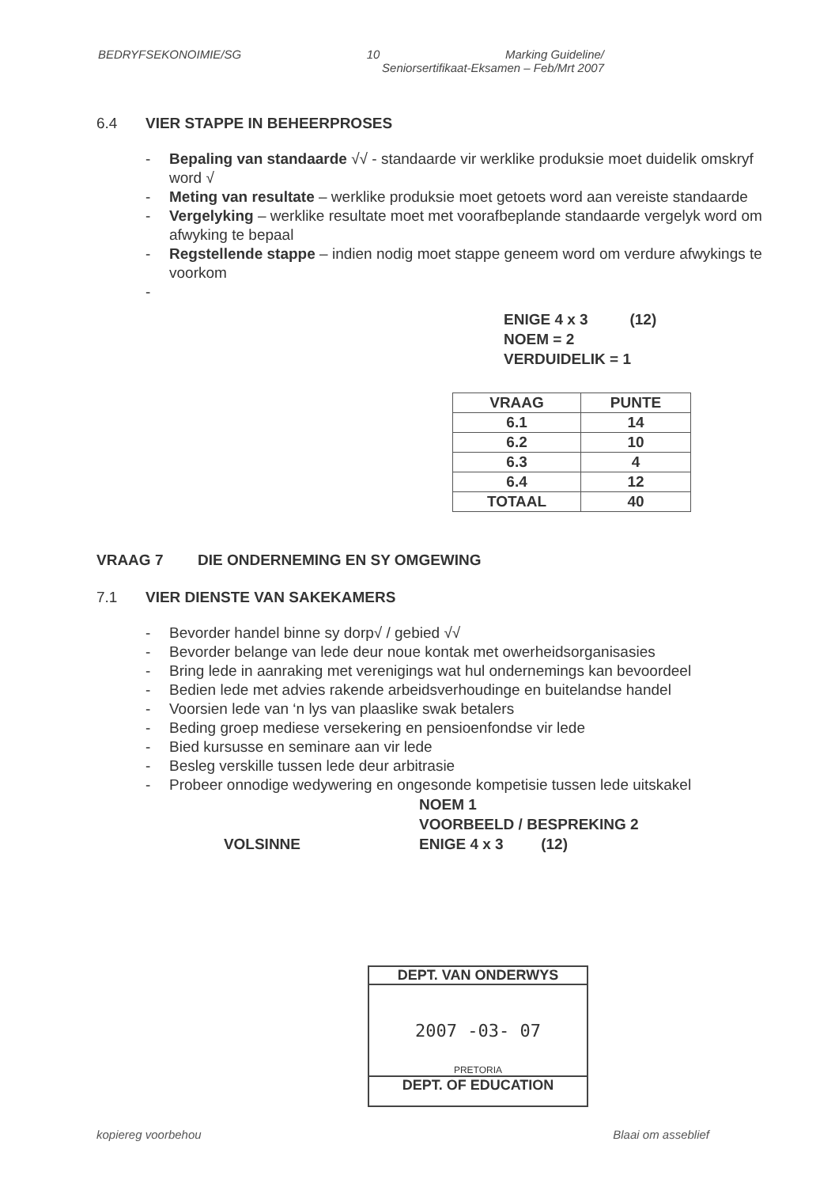BEDRYFSEKONOIMIE/SG 10 Marking Guideline/
Seniorsertifikaat-Eksamen – Feb/Mrt 2007
6.4 VIER STAPPE IN BEHEERPROSES
- Bepaling van standaarde √√ - standaarde vir werklike produksie moet duidelik omskryf word √
- Meting van resultate – werklike produksie moet getoets word aan vereiste standaarde
- Vergelyking – werklike resultate moet met voorafbeplande standaarde vergelyk word om afwyking te bepaal
- Regstellende stappe – indien nodig moet stappe geneem word om verdure afwykings te voorkom
-
ENIGE 4 x 3 (12)
NOEM = 2
VERDUIDELIK = 1
| VRAAG | PUNTE |
| --- | --- |
| 6.1 | 14 |
| 6.2 | 10 |
| 6.3 | 4 |
| 6.4 | 12 |
| TOTAAL | 40 |
VRAAG 7 DIE ONDERNEMING EN SY OMGEWING
7.1 VIER DIENSTE VAN SAKEKAMERS
- Bevorder handel binne sy dorp√ / gebied √√
- Bevorder belange van lede deur noue kontak met owerheidsorganisasies
- Bring lede in aanraking met verenigings wat hul ondernemings kan bevoordeel
- Bedien lede met advies rakende arbeidsverhoudinge en buitelandse handel
- Voorsien lede van ‘n lys van plaaslike swak betalers
- Beding groep mediese versekering en pensioenfondse vir lede
- Bied kursusse en seminare aan vir lede
- Besleg verskille tussen lede deur arbitrasie
- Probeer onnodige wedywering en ongesonde kompetisie tussen lede uitskakel
VOLSINNE
NOEM 1
VOORBEELD / BESPREKING 2
ENIGE 4 x 3 (12)
DEPT. VAN ONDERWYS
2007 -03- 07
PRETORIA
DEPT. OF EDUCATION
kopiereg voorbehou Blaai om asseblief